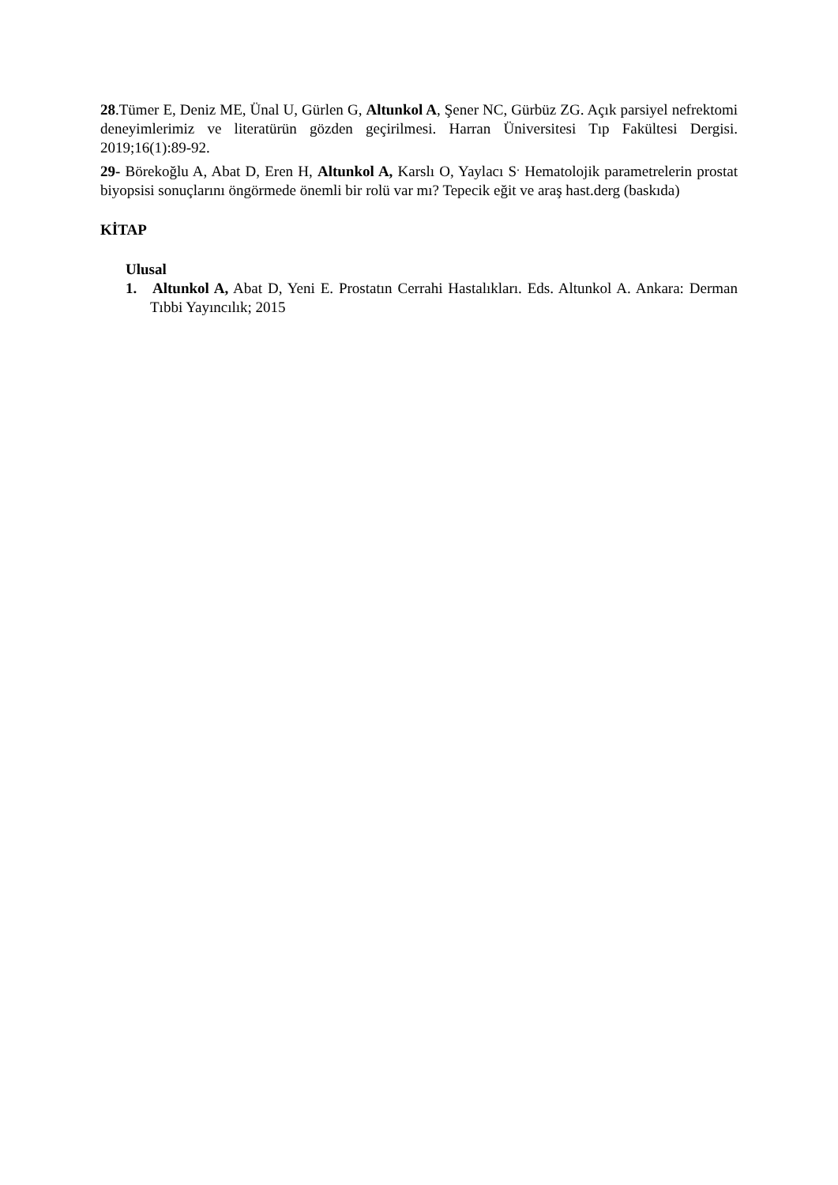28.Tümer E, Deniz ME, Ünal U, Gürlen G, Altunkol A, Şener NC, Gürbüz ZG. Açık parsiyel nefrektomi deneyimlerimiz ve literatürün gözden geçirilmesi. Harran Üniversitesi Tıp Fakültesi Dergisi. 2019;16(1):89-92.
29- Börekoğlu A, Abat D, Eren H, Altunkol A, Karslı O, Yaylacı S<sup>.</sup> Hematolojik parametrelerin prostat biyopsisi sonuçlarını öngörmede önemli bir rolü var mı? Tepecik eğit ve araş hast.derg (baskıda)
KİTAP
Ulusal
1. Altunkol A, Abat D, Yeni E. Prostatın Cerrahi Hastalıkları. Eds. Altunkol A. Ankara: Derman Tıbbi Yayıncılık; 2015